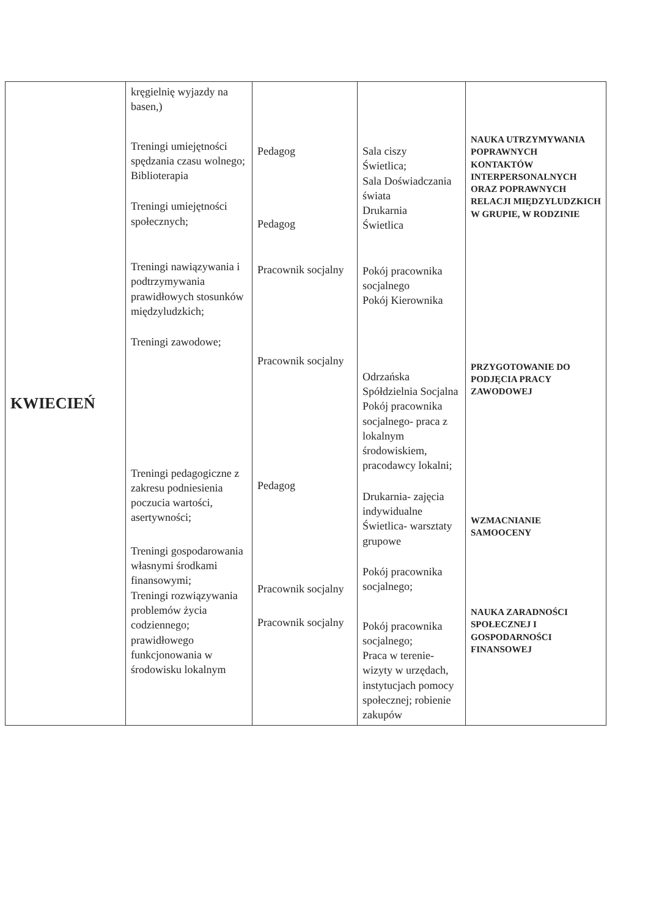| KWIECIEŃ | kręgielnię wyjazdy na basen,) Treningi umiejętności spędzania czasu wolnego; Biblioterapia Treningi umiejętności społecznych; Treningi nawiązywania i podtrzymywania prawidłowych stosunków międzyludzkich; Treningi zawodowe; Treningi pedagogiczne z zakresu podniesienia poczucia wartości, asertywności; Treningi gospodarowania własnymi środkami finansowymi; Treningi rozwiązywania problemów życia codziennego; prawidłowego funkcjonowania w środowisku lokalnym | Pedagog Pedagog Pracownik socjalny Pracownik socjalny Pedagog Pracownik socjalny Pracownik socjalny | Sala ciszy Świetlica; Sala Doświadczania świata Drukarnia Świetlica Pokój pracownika socjalnego Pokój Kierownika Odrzańska Spółdzielnia Socjalna Pokój pracownika socjalnego- praca z lokalnym środowiskiem, pracodawcy lokalni; Drukarnia- zajęcia indywidualne Świetlica- warsztaty grupowe Pokój pracownika socjalnego; Pokój pracownika socjalnego; Praca w terenie- wizyty w urzędach, instytucjach pomocy społecznej; robienie zakupów | NAUKA UTRZYMYWANIA POPRAWNYCH KONTAKTÓW INTERPERSONALNYCH ORAZ POPRAWNYCH RELACJI MIĘDZYLUDZKICH W GRUPIE, W RODZINIE PRZYGOTOWANIE DO PODJĘCIA PRACY ZAWODOWEJ WZMACNIANIE SAMOOCENY NAUKA ZARADNOŚCI SPOŁECZNEJ I GOSPODARNOŚCI FINANSOWEJ |